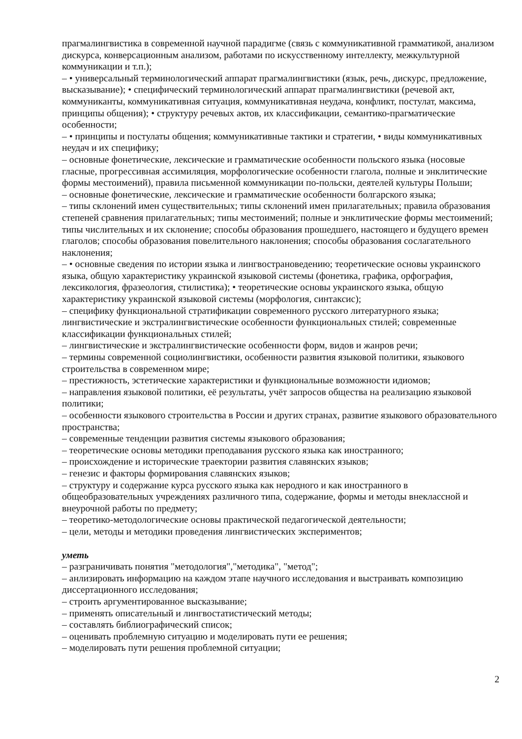прагмалингвистика в современной научной парадигме (связь с коммуникативной грамматикой, анализом дискурса, конверсационным анализом, работами по искусственному интеллекту, межкультурной коммуникации и т.п.);
– • универсальный терминологический аппарат прагмалингвистики (язык, речь, дискурс, предложение, высказывание); • специфический терминологический аппарат прагмалингвистики (речевой акт, коммуниканты, коммуникативная ситуация, коммуникативная неудача, конфликт, постулат, максима, принципы общения); • структуру речевых актов, их классификации, семантико-прагматические особенности;
– • принципы и постулаты общения; коммуникативные тактики и стратегии, • виды коммуникативных неудач и их специфику;
– основные фонетические, лексические и грамматические особенности польского языка (носовые гласные, прогрессивная ассимиляция, морфологические особенности глагола, полные и энклитические формы местоимений), правила письменной коммуникации по-польски, деятелей культуры Польши;
– основные фонетические, лексические и грамматические особенности болгарского языка;
– типы склонений имен существительных; типы склонений имен прилагательных; правила образования степеней сравнения прилагательных; типы местоимений; полные и энклитические формы местоимений; типы числительных и их склонение; способы образования прошедшего, настоящего и будущего времен глаголов; способы образования повелительного наклонения; способы образования сослагательного наклонения;
– • основные сведения по истории языка и лингвострановедению; теоретические основы украинского языка, общую характеристику украинской языковой системы (фонетика, графика, орфография, лексикология, фразеология, стилистика); • теоретические основы украинского языка, общую характеристику украинской языковой системы (морфология, синтаксис);
– специфику функциональной стратификации современного русского литературного языка; лингвистические и экстралингвистические особенности функциональных стилей; современные классификации функциональных стилей;
– лингвистические и экстралингвистические особенности форм, видов и жанров речи;
– термины современной социолингвистики, особенности развития языковой политики, языкового строительства в современном мире;
– престижность, эстетические характеристики и функциональные возможности идиомов;
– направления языковой политики, её результаты, учёт запросов общества на реализацию языковой политики;
– особенности языкового строительства в России и других странах, развитие языкового образовательного пространства;
– современные тенденции развития системы языкового образования;
– теоретические основы методики преподавания русского языка как иностранного;
– происхождение и исторические траектории развития славянских языков;
– генезис и факторы формирования славянских языков;
– структуру и содержание курса русского языка как неродного и как иностранного в общеобразовательных учреждениях различного типа, содержание, формы и методы внеклассной и внеурочной работы по предмету;
– теоретико-методологические основы практической педагогической деятельности;
– цели, методы и методики проведения лингвистических экспериментов;
уметь
– разграничивать понятия "методология","методика", "метод";
– анлизировать информацию на каждом этапе научного исследования и выстраивать композицию диссертационного исследования;
– строить аргументированное высказывание;
– применять описательный и лингвостатистический методы;
– составлять библиографический список;
– оценивать проблемную ситуацию и моделировать пути ее решения;
– моделировать пути решения проблемной ситуации;
2